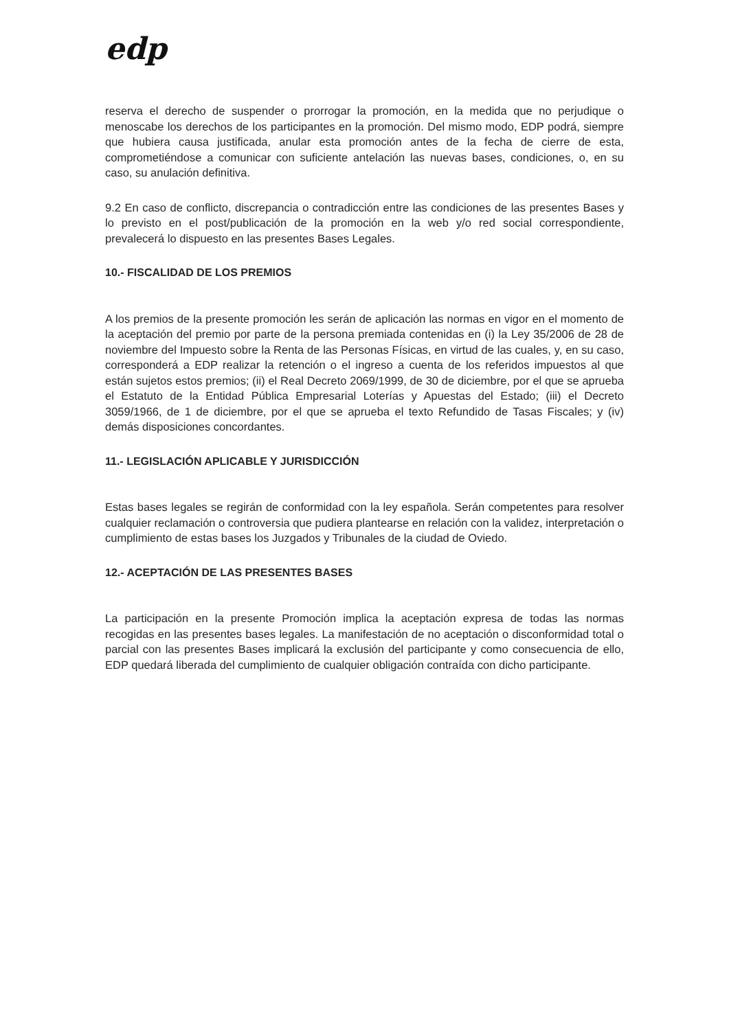edp
reserva el derecho de suspender o prorrogar la promoción, en la medida que no perjudique o menoscabe los derechos de los participantes en la promoción. Del mismo modo, EDP podrá, siempre que hubiera causa justificada, anular esta promoción antes de la fecha de cierre de esta, comprometiéndose a comunicar con suficiente antelación las nuevas bases, condiciones, o, en su caso, su anulación definitiva.
9.2 En caso de conflicto, discrepancia o contradicción entre las condiciones de las presentes Bases y lo previsto en el post/publicación de la promoción en la web y/o red social correspondiente, prevalecerá lo dispuesto en las presentes Bases Legales.
10.- FISCALIDAD DE LOS PREMIOS
A los premios de la presente promoción les serán de aplicación las normas en vigor en el momento de la aceptación del premio por parte de la persona premiada contenidas en (i) la Ley 35/2006 de 28 de noviembre del Impuesto sobre la Renta de las Personas Físicas, en virtud de las cuales, y, en su caso, corresponderá a EDP realizar la retención o el ingreso a cuenta de los referidos impuestos al que están sujetos estos premios; (ii) el Real Decreto 2069/1999, de 30 de diciembre, por el que se aprueba el Estatuto de la Entidad Pública Empresarial Loterías y Apuestas del Estado; (iii) el Decreto 3059/1966, de 1 de diciembre, por el que se aprueba el texto Refundido de Tasas Fiscales; y (iv) demás disposiciones concordantes.
11.- LEGISLACIÓN APLICABLE Y JURISDICCIÓN
Estas bases legales se regirán de conformidad con la ley española. Serán competentes para resolver cualquier reclamación o controversia que pudiera plantearse en relación con la validez, interpretación o cumplimiento de estas bases los Juzgados y Tribunales de la ciudad de Oviedo.
12.- ACEPTACIÓN DE LAS PRESENTES BASES
La participación en la presente Promoción implica la aceptación expresa de todas las normas recogidas en las presentes bases legales. La manifestación de no aceptación o disconformidad total o parcial con las presentes Bases implicará la exclusión del participante y como consecuencia de ello, EDP quedará liberada del cumplimiento de cualquier obligación contraída con dicho participante.